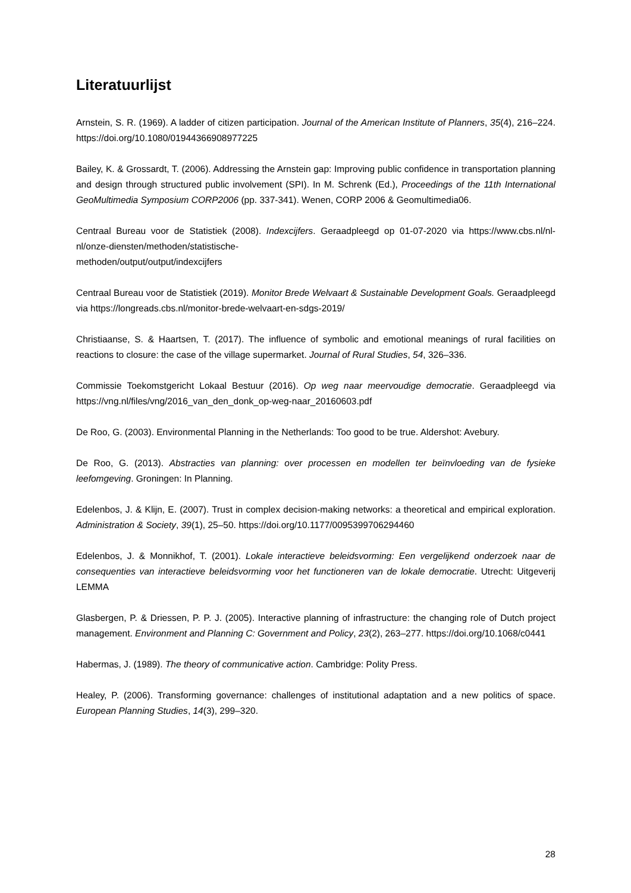Literatuurlijst
Arnstein, S. R. (1969). A ladder of citizen participation. Journal of the American Institute of Planners, 35(4), 216–224. https://doi.org/10.1080/01944366908977225
Bailey, K. & Grossardt, T. (2006). Addressing the Arnstein gap: Improving public confidence in transportation planning and design through structured public involvement (SPI). In M. Schrenk (Ed.), Proceedings of the 11th International GeoMultimedia Symposium CORP2006 (pp. 337-341). Wenen, CORP 2006 & Geomultimedia06.
Centraal Bureau voor de Statistiek (2008). Indexcijfers. Geraadpleegd op 01-07-2020 via https://www.cbs.nl/nl-nl/onze-diensten/methoden/statistische-
methoden/output/output/indexcijfers
Centraal Bureau voor de Statistiek (2019). Monitor Brede Welvaart & Sustainable Development Goals. Geraadpleegd via https://longreads.cbs.nl/monitor-brede-welvaart-en-sdgs-2019/
Christiaanse, S. & Haartsen, T. (2017). The influence of symbolic and emotional meanings of rural facilities on reactions to closure: the case of the village supermarket. Journal of Rural Studies, 54, 326–336.
Commissie Toekomstgericht Lokaal Bestuur (2016). Op weg naar meervoudige democratie. Geraadpleegd via https://vng.nl/files/vng/2016_van_den_donk_op-weg-naar_20160603.pdf
De Roo, G. (2003). Environmental Planning in the Netherlands: Too good to be true. Aldershot: Avebury.
De Roo, G. (2013). Abstracties van planning: over processen en modellen ter beïnvloeding van de fysieke leefomgeving. Groningen: In Planning.
Edelenbos, J. & Klijn, E. (2007). Trust in complex decision-making networks: a theoretical and empirical exploration. Administration & Society, 39(1), 25–50. https://doi.org/10.1177/0095399706294460
Edelenbos, J. & Monnikhof, T. (2001). Lokale interactieve beleidsvorming: Een vergelijkend onderzoek naar de consequenties van interactieve beleidsvorming voor het functioneren van de lokale democratie. Utrecht: Uitgeverij LEMMA
Glasbergen, P. & Driessen, P. P. J. (2005). Interactive planning of infrastructure: the changing role of Dutch project management. Environment and Planning C: Government and Policy, 23(2), 263–277. https://doi.org/10.1068/c0441
Habermas, J. (1989). The theory of communicative action. Cambridge: Polity Press.
Healey, P. (2006). Transforming governance: challenges of institutional adaptation and a new politics of space. European Planning Studies, 14(3), 299–320.
28